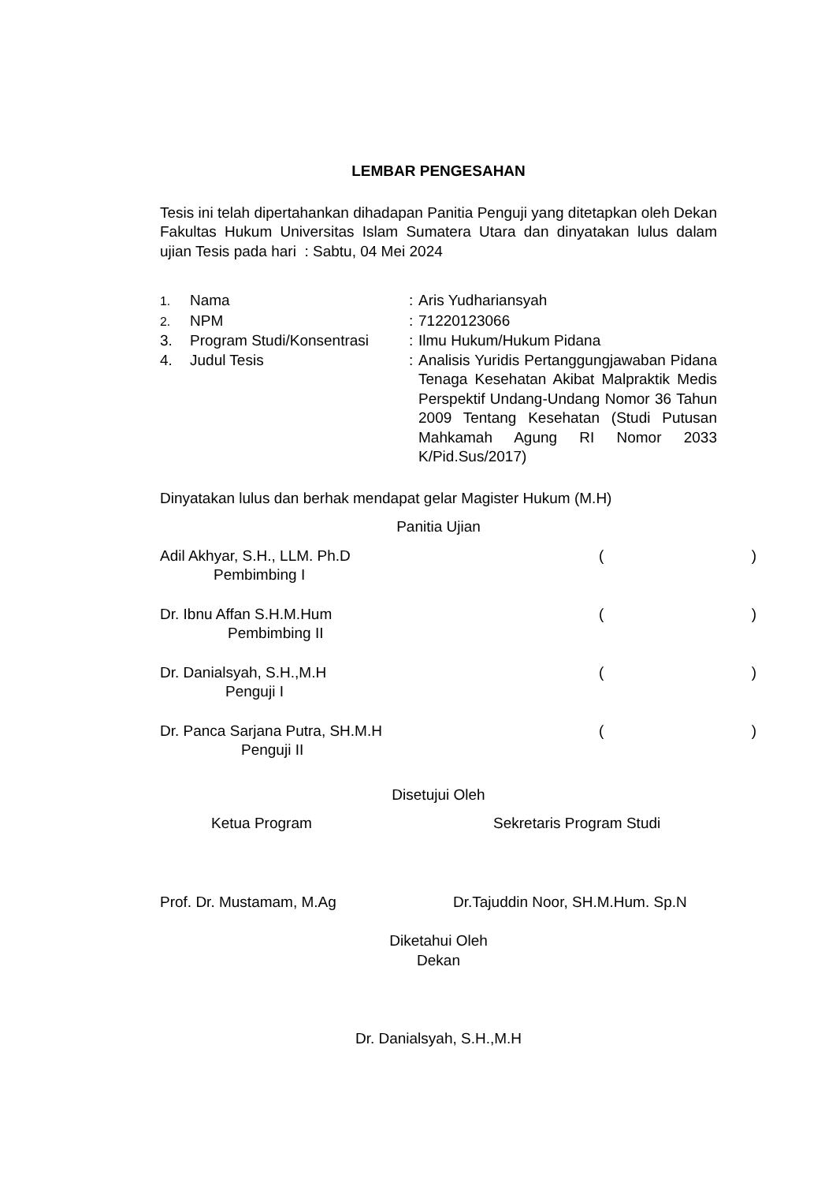LEMBAR PENGESAHAN
Tesis ini telah dipertahankan dihadapan Panitia Penguji yang ditetapkan oleh Dekan Fakultas Hukum Universitas Islam Sumatera Utara dan dinyatakan lulus dalam ujian Tesis pada hari : Sabtu, 04 Mei 2024
| 1. | Nama | : | Aris Yudhariansyah |
| 2. | NPM | : | 71220123066 |
| 3. | Program Studi/Konsentrasi | : | Ilmu Hukum/Hukum Pidana |
| 4. | Judul Tesis | : | Analisis Yuridis Pertanggungjawaban Pidana Tenaga Kesehatan Akibat Malpraktik Medis Perspektif Undang-Undang Nomor 36 Tahun 2009 Tentang Kesehatan (Studi Putusan Mahkamah Agung RI Nomor 2033 K/Pid.Sus/2017) |
Dinyatakan lulus dan berhak mendapat gelar Magister Hukum (M.H)
Panitia Ujian
Adil Akhyar, S.H., LLM. Ph.D
Pembimbing I
()
Dr. Ibnu Affan S.H.M.Hum
Pembimbing II
()
Dr. Danialsyah, S.H.,M.H
Penguji I
()
Dr. Panca Sarjana Putra, SH.M.H
Penguji II
()
Disetujui Oleh
Ketua Program Sekretaris Program Studi
Prof. Dr. Mustamam, M.Ag Dr.Tajuddin Noor, SH.M.Hum. Sp.N
Diketahui Oleh
Dekan
Dr. Danialsyah, S.H.,M.H